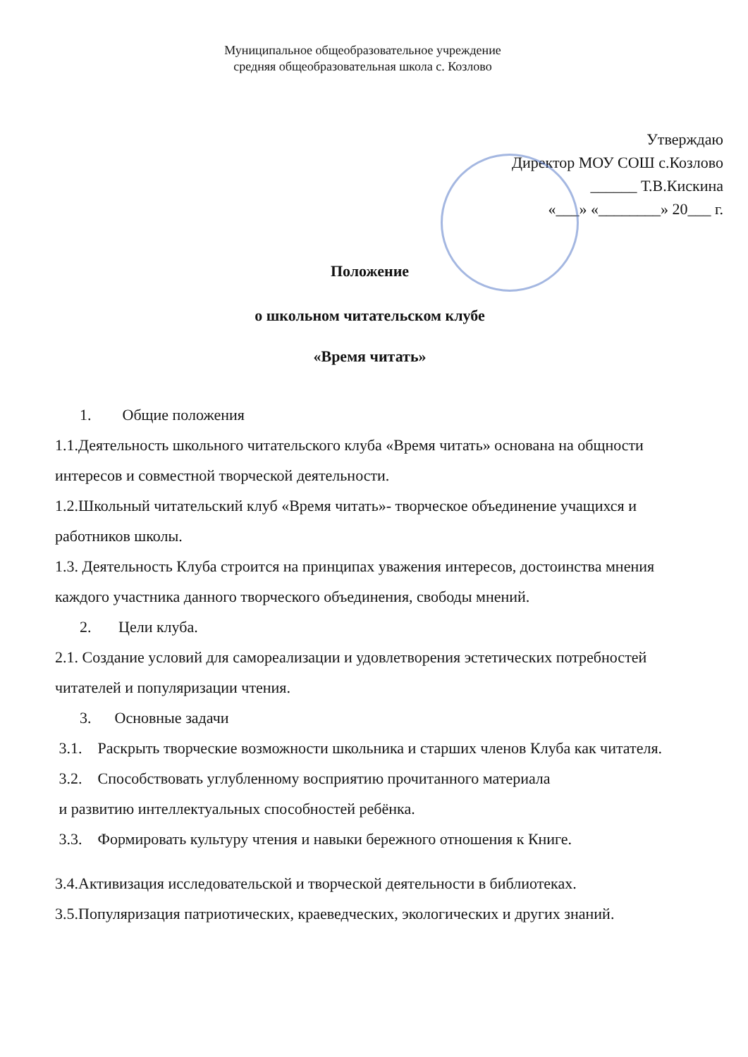Муниципальное общеобразовательное учреждение
средняя общеобразовательная школа с. Козлово
Утверждаю
Директор МОУ СОШ с.Козлово
______ Т.В.Кискина
«___» «________» 20___ г.
Положение
о школьном читательском клубе
«Время читать»
1. Общие положения
1.1.Деятельность школьного читательского клуба «Время читать» основана на общности интересов и совместной творческой деятельности.
1.2.Школьный читательский клуб «Время читать»- творческое объединение учащихся и работников школы.
1.3. Деятельность Клуба строится на принципах уважения интересов, достоинства мнения каждого участника данного творческого объединения, свободы мнений.
2. Цели клуба.
2.1. Создание условий для самореализации и удовлетворения эстетических потребностей читателей и популяризации чтения.
3. Основные задачи
3.1. Раскрыть творческие возможности школьника и старших членов Клуба как читателя.
3.2. Способствовать углубленному восприятию прочитанного материала
и развитию интеллектуальных способностей ребёнка.
3.3. Формировать культуру чтения и навыки бережного отношения к Книге.
3.4.Активизация исследовательской и творческой деятельности в библиотеках.
3.5.Популяризация патриотических, краеведческих, экологических и других знаний.